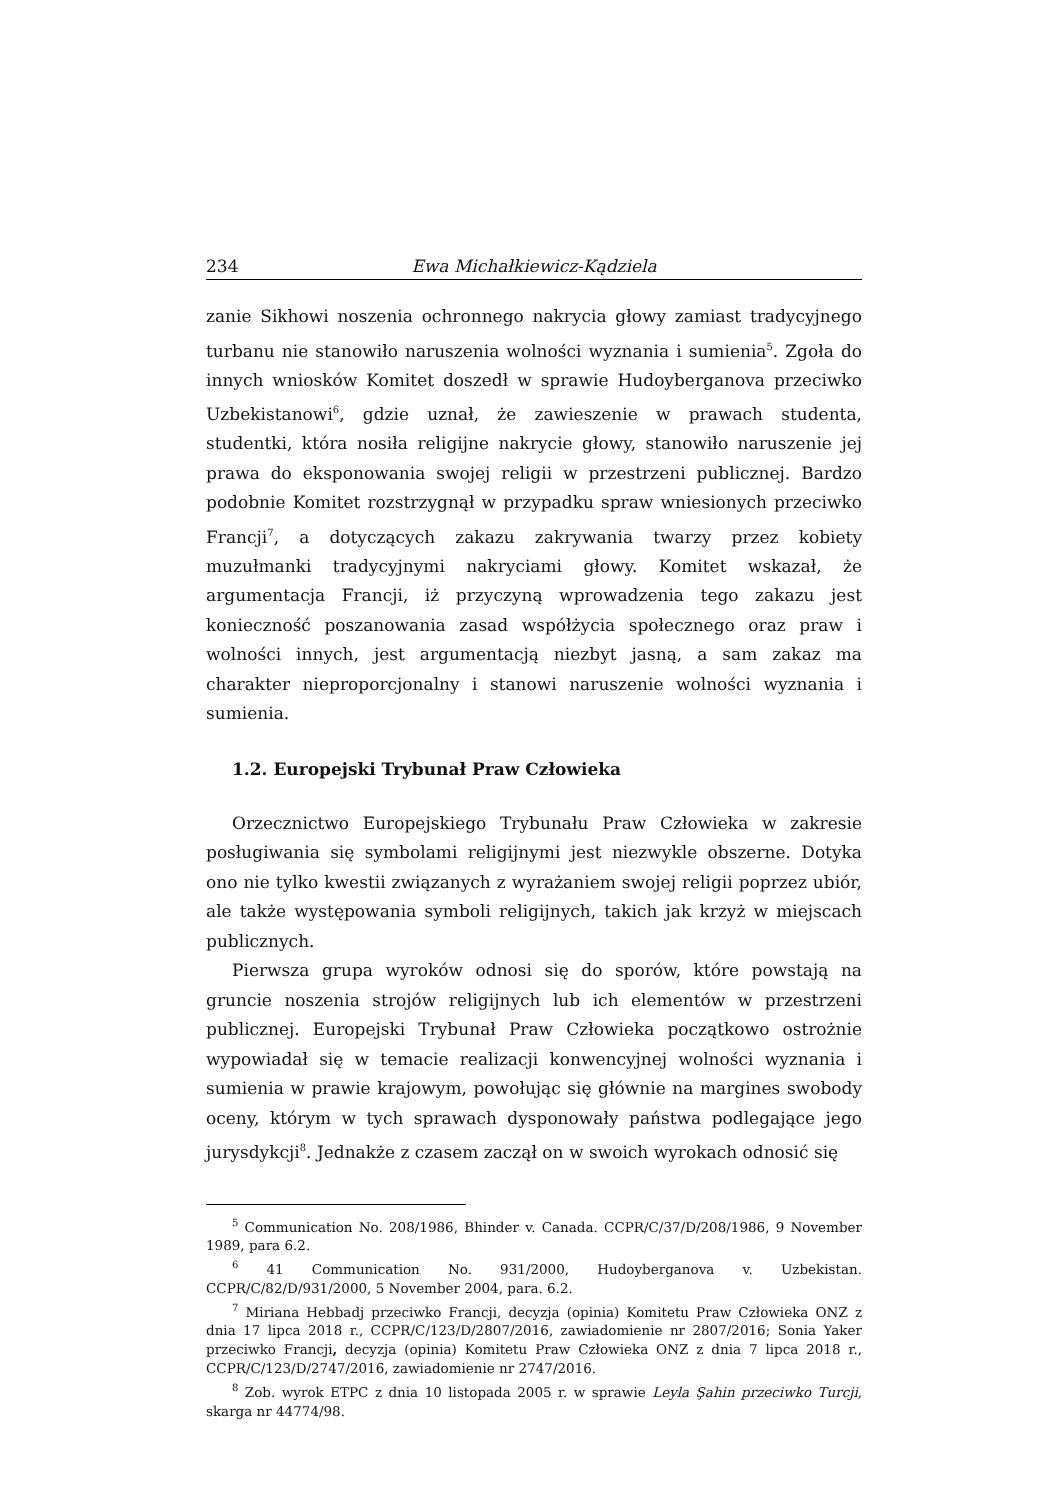234 Ewa Michałkiewicz-Kądziela
zanie Sikhowi noszenia ochronnego nakrycia głowy zamiast tradycyjnego turbanu nie stanowiło naruszenia wolności wyznania i sumienia<sup>5</sup>. Zgoła do innych wniosków Komitet doszedł w sprawie Hudoyberganova przeciwko Uzbekistanowi<sup>6</sup>, gdzie uznał, że zawieszenie w prawach studenta, studentki, która nosiła religijne nakrycie głowy, stanowiło naruszenie jej prawa do eksponowania swojej religii w przestrzeni publicznej. Bardzo podobnie Komitet rozstrzygnął w przypadku spraw wniesionych przeciwko Francji<sup>7</sup>, a dotyczących zakazu zakrywania twarzy przez kobiety muzułmanki tradycyjnymi nakryciami głowy. Komitet wskazał, że argumentacja Francji, iż przyczyną wprowadzenia tego zakazu jest konieczność poszanowania zasad współżycia społecznego oraz praw i wolności innych, jest argumentacją niezbyt jasną, a sam zakaz ma charakter nieproporcjonalny i stanowi naruszenie wolności wyznania i sumienia.
1.2. Europejski Trybunał Praw Człowieka
Orzecznictwo Europejskiego Trybunału Praw Człowieka w zakresie posługiwania się symbolami religijnymi jest niezwykle obszerne. Dotyka ono nie tylko kwestii związanych z wyrażaniem swojej religii poprzez ubiór, ale także występowania symboli religijnych, takich jak krzyż w miejscach publicznych.
Pierwsza grupa wyroków odnosi się do sporów, które powstają na gruncie noszenia strojów religijnych lub ich elementów w przestrzeni publicznej. Europejski Trybunał Praw Człowieka początkowo ostrożnie wypowiadał się w temacie realizacji konwencyjnej wolności wyznania i sumienia w prawie krajowym, powołując się głównie na margines swobody oceny, którym w tych sprawach dysponowały państwa podlegające jego jurysdykcji<sup>8</sup>. Jednakże z czasem zaczął on w swoich wyrokach odnosić się
<sup>5</sup> Communication No. 208/1986, Bhinder v. Canada. CCPR/C/37/D/208/1986, 9 November 1989, para 6.2.
<sup>6</sup> 41 Communication No. 931/2000, Hudoyberganova v. Uzbekistan. CCPR/C/82/D/931/2000, 5 November 2004, para. 6.2.
<sup>7</sup> Miriana Hebbadj przeciwko Francji, decyzja (opinia) Komitetu Praw Człowieka ONZ z dnia 17 lipca 2018 r., CCPR/C/123/D/2807/2016, zawiadomienie nr 2807/2016; Sonia Yaker przeciwko Francji, decyzja (opinia) Komitetu Praw Człowieka ONZ z dnia 7 lipca 2018 r., CCPR/C/123/D/2747/2016, zawiadomienie nr 2747/2016.
<sup>8</sup> Zob. wyrok ETPC z dnia 10 listopada 2005 r. w sprawie Leyla Şahin przeciwko Turcji, skarga nr 44774/98.